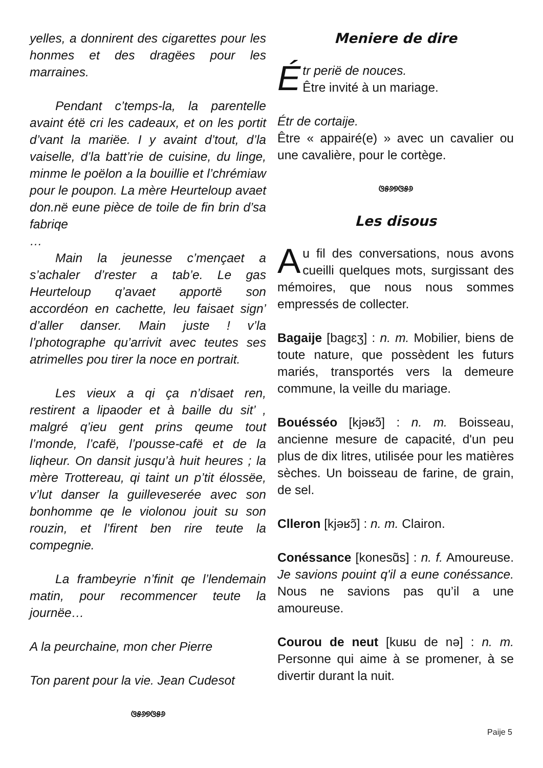yelles, a donnirent des cigarettes pour les honmes et des dragëes pour les marraines.
Pendant c’temps-la, la parentelle avaint étë cri les cadeaux, et on les portit d’vant la mariëe. I y avaint d’tout, d’la vaiselle, d’la batt’rie de cuisine, du linge, minme le poëlon a la bouillie et l’chrémiaw pour le poupon. La mère Heurteloup avaet don.në eune pièce de toile de fin brin d’sa fabriqe
…
Main la jeunesse c’mençaet a s’achaler d’rester a tab’e. Le gas Heurteloup q’avaet apportë son accordéon en cachette, leu faisaet sign’ d’aller danser. Main juste ! v’la l’photographe qu’arrivit avec teutes ses atrimelles pou tirer la noce en portrait.
Les vieux a qi ça n’disaet ren, restirent a lipaoder et à baille du sit’ , malgré q’ieu gent prins qeume tout l’monde, l’cafë, l’pousse-cafë et de la liqheur. On dansit jusqu’à huit heures ; la mère Trottereau, qi taint un p’tit élossëe, v’lut danser la guilleveserée avec son bonhomme qe le violonou jouit su son rouzin, et l’firent ben rire teute la compegnie.
La frambeyrie n’finit qe l’lendemain matin, pour recommencer teute la journëe…
A la peurchaine, mon cher Pierre
Ton parent pour la vie. Jean Cudesot
ଓ୫୬୭ଓ୫୬
Meniere de dire
Étr periё de nouces.
Être invité à un mariage.
Étr de cortaije.
Être « appairé(e) » avec un cavalier ou une cavalière, pour le cortège.
ଓ୫୬୭ଓ୫୬
Les disous
Au fil des conversations, nous avons cueilli quelques mots, surgissant des mémoires, que nous nous sommes empressés de collecter.
Bagaije [bagɛʒ] : n. m. Mobilier, biens de toute nature, que possèdent les futurs mariés, transportés vers la demeure commune, la veille du mariage.
Bouésséo [kjəʁɔ̃] : n. m. Boisseau, ancienne mesure de capacité, d'un peu plus de dix litres, utilisée pour les matières sèches. Un boisseau de farine, de grain, de sel.
Clleron [kjəʁɔ̃] : n. m. Clairon.
Conéssance [konesɑ̃s] : n. f. Amoureuse. Je savions pouint q'il a eune conéssance. Nous ne savions pas qu’il a une amoureuse.
Courou de neut [kuʁu de nə] : n. m. Personne qui aime à se promener, à se divertir durant la nuit.
Paije 5